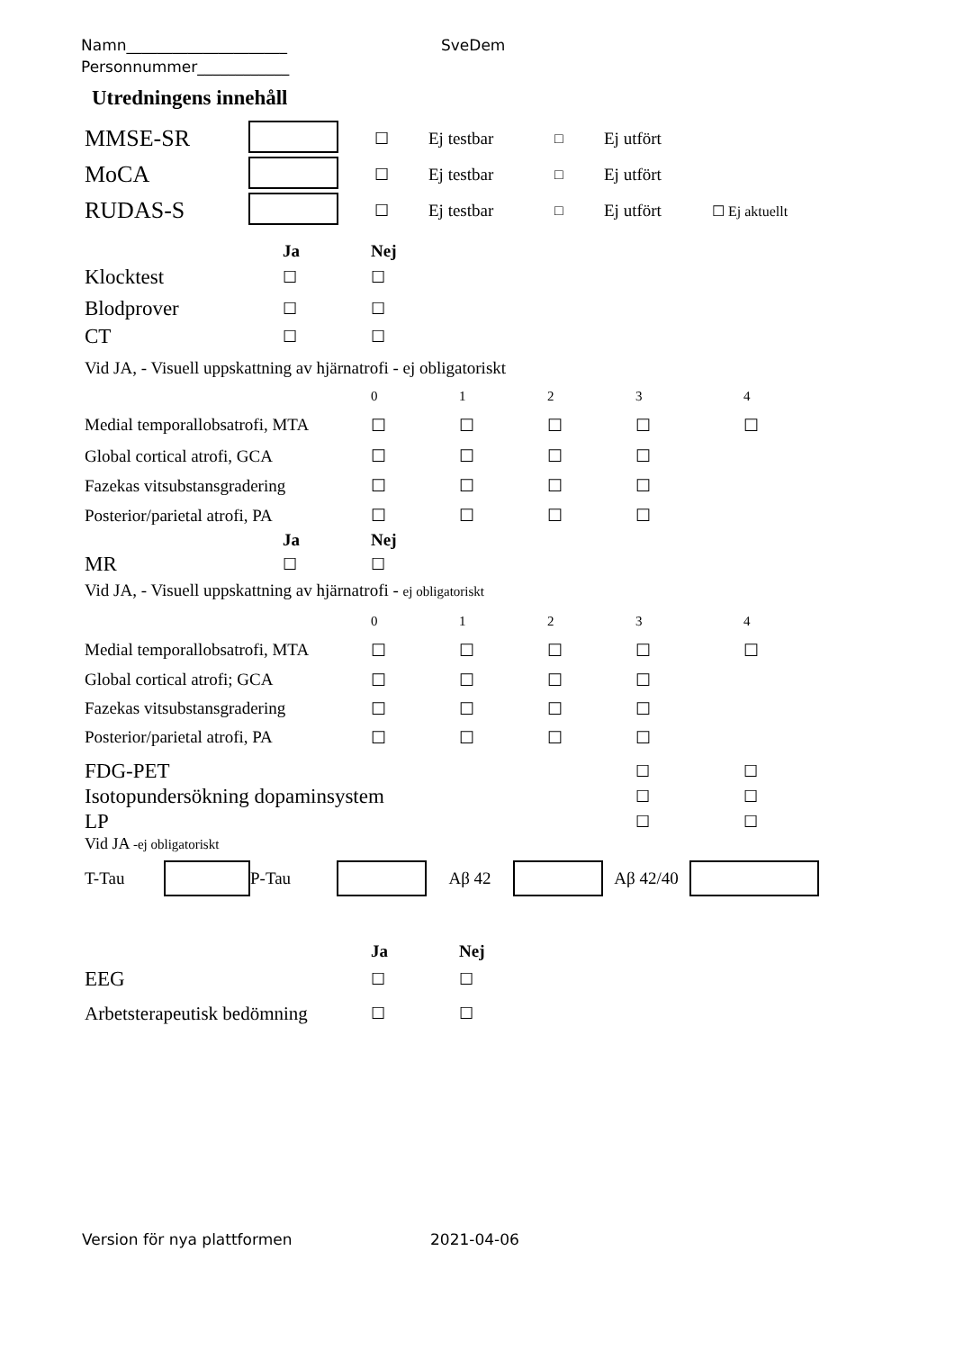Namn_____________________ SveDem
Personnummer____________
Utredningens innehåll
| MMSE-SR | | ☐ | Ej testbar | □ | Ej utfört | |
| MoCA | | ☐ | Ej testbar | □ | Ej utfört | |
| RUDAS-S | | ☐ | Ej testbar | □ | Ej utfört | ☐ Ej aktuellt |
| | Ja | Nej |
| Klocktest | ☐ | ☐ |
| Blodprover | ☐ | ☐ |
| CT | ☐ | ☐ |
Vid JA, - Visuell uppskattning av hjärnatrofi - ej obligatoriskt
| | 0 | 1 | 2 | 3 | 4 |
| Medial temporallobsatrofi, MTA | ☐ | ☐ | ☐ | ☐ | ☐ |
| Global cortical atrofi, GCA | ☐ | ☐ | ☐ | ☐ | |
| Fazekas vitsubstansgradering | ☐ | ☐ | ☐ | ☐ | |
| Posterior/parietal atrofi, PA | ☐ | ☐ | ☐ | ☐ | |
| | Ja | Nej |
| MR | ☐ | ☐ |
Vid JA, - Visuell uppskattning av hjärnatrofi - ej obligatoriskt
| | 0 | 1 | 2 | 3 | 4 |
| Medial temporallobsatrofi, MTA | ☐ | ☐ | ☐ | ☐ | ☐ |
| Global cortical atrofi; GCA | ☐ | ☐ | ☐ | ☐ | |
| Fazekas vitsubstansgradering | ☐ | ☐ | ☐ | ☐ | |
| Posterior/parietal atrofi, PA | ☐ | ☐ | ☐ | ☐ | |
| FDG-PET | ☐ | ☐ |
| Isotopundersökning dopaminsystem | ☐ | ☐ |
| LP | ☐ | ☐ |
Vid JA -ej obligatoriskt
T-Tau P-Tau Aβ 42 Aβ 42/40
| | Ja | Nej |
| EEG | ☐ | ☐ |
| Arbetsterapeutisk bedömning | ☐ | ☐ |
Version för nya plattformen 2021-04-06